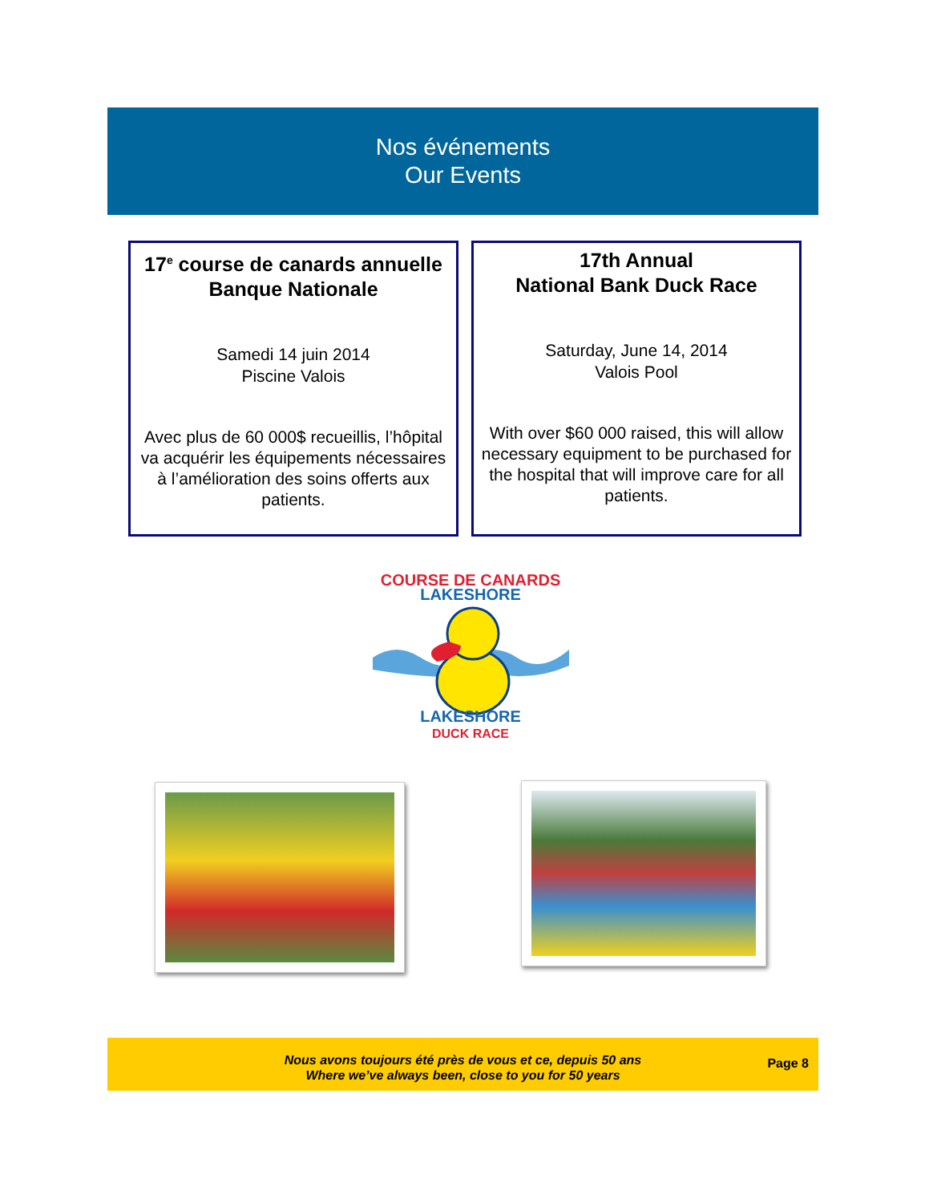Nos événements
Our Events
17<sup>e</sup> course de canards annuelle Banque Nationale
Samedi 14 juin 2014
Piscine Valois
Avec plus de 60 000$ recueillis, l’hôpital va acquérir les équipements nécessaires à l’amélioration des soins offerts aux patients.
17th Annual
National Bank Duck Race
Saturday, June 14, 2014
Valois Pool
With over $60 000 raised, this will allow necessary equipment to be purchased for the hospital that will improve care for all patients.
COURSE DE CANARDS
LAKESHORE
LAKESHORE
DUCK RACE
Nous avons toujours été près de vous et ce, depuis 50 ans
Where we’ve always been, close to you for 50 years
Page 8